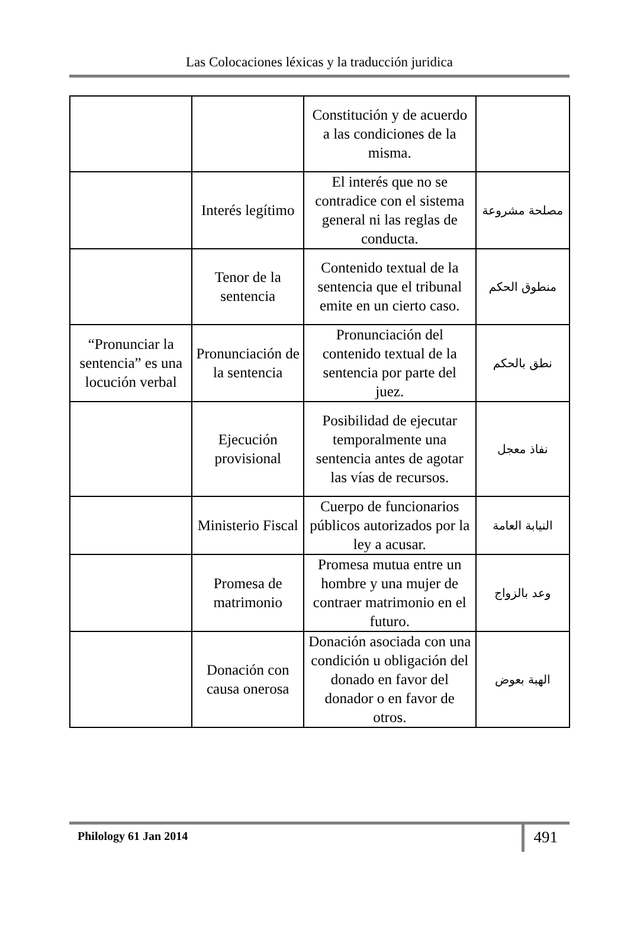Las Colocaciones léxicas y la traducción juridica
| | | Constitución y de acuerdo a las condiciones de la misma. | |
| | Interés legítimo | El interés que no se contradice con el sistema general ni las reglas de conducta. | مصلحة مشروعة |
| | Tenor de la sentencia | Contenido textual de la sentencia que el tribunal emite en un cierto caso. | منطوق الحكم |
| “Pronunciar la sentencia” es una locución verbal | Pronunciación de la sentencia | Pronunciación del contenido textual de la sentencia por parte del juez. | نطق بالحكم |
| | Ejecución provisional | Posibilidad de ejecutar temporalmente una sentencia antes de agotar las vías de recursos. | نفاذ معجل |
| | Ministerio Fiscal | Cuerpo de funcionarios públicos autorizados por la ley a acusar. | النيابة العامة |
| | Promesa de matrimonio | Promesa mutua entre un hombre y una mujer de contraer matrimonio en el futuro. | وعد بالزواج |
| | Donación con causa onerosa | Donación asociada con una condición u obligación del donado en favor del donador o en favor de otros. | الهبة بعوض |
Philology 61 Jan 2014
491